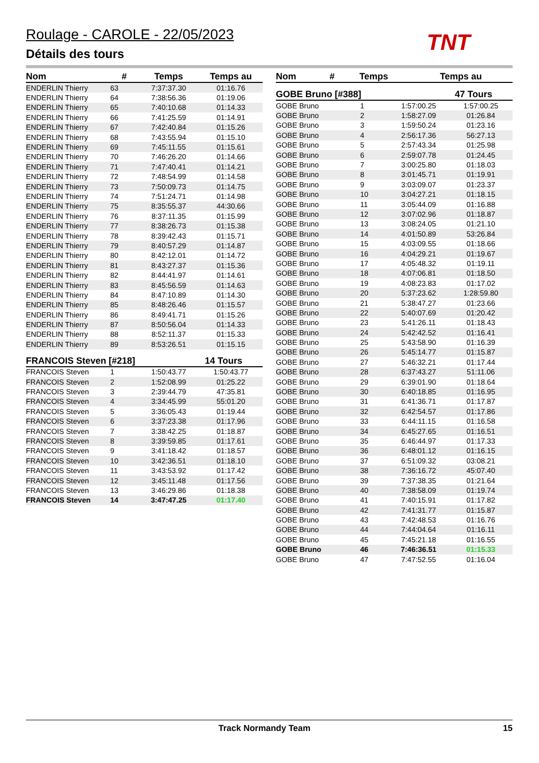Roulage - CAROLE - 22/05/2023
Détails des tours TNT
| Nom | # | Temps | Temps au |
| --- | --- | --- | --- |
| ENDERLIN Thierry | 63 | 7:37:37.30 | 01:16.76 |
| ENDERLIN Thierry | 64 | 7:38:56.36 | 01:19.06 |
| ENDERLIN Thierry | 65 | 7:40:10.68 | 01:14.33 |
| ENDERLIN Thierry | 66 | 7:41:25.59 | 01:14.91 |
| ENDERLIN Thierry | 67 | 7:42:40.84 | 01:15.26 |
| ENDERLIN Thierry | 68 | 7:43:55.94 | 01:15.10 |
| ENDERLIN Thierry | 69 | 7:45:11.55 | 01:15.61 |
| ENDERLIN Thierry | 70 | 7:46:26.20 | 01:14.66 |
| ENDERLIN Thierry | 71 | 7:47:40.41 | 01:14.21 |
| ENDERLIN Thierry | 72 | 7:48:54.99 | 01:14.58 |
| ENDERLIN Thierry | 73 | 7:50:09.73 | 01:14.75 |
| ENDERLIN Thierry | 74 | 7:51:24.71 | 01:14.98 |
| ENDERLIN Thierry | 75 | 8:35:55.37 | 44:30.66 |
| ENDERLIN Thierry | 76 | 8:37:11.35 | 01:15.99 |
| ENDERLIN Thierry | 77 | 8:38:26.73 | 01:15.38 |
| ENDERLIN Thierry | 78 | 8:39:42.43 | 01:15.71 |
| ENDERLIN Thierry | 79 | 8:40:57.29 | 01:14.87 |
| ENDERLIN Thierry | 80 | 8:42:12.01 | 01:14.72 |
| ENDERLIN Thierry | 81 | 8:43:27.37 | 01:15.36 |
| ENDERLIN Thierry | 82 | 8:44:41.97 | 01:14.61 |
| ENDERLIN Thierry | 83 | 8:45:56.59 | 01:14.63 |
| ENDERLIN Thierry | 84 | 8:47:10.89 | 01:14.30 |
| ENDERLIN Thierry | 85 | 8:48:26.46 | 01:15.57 |
| ENDERLIN Thierry | 86 | 8:49:41.71 | 01:15.26 |
| ENDERLIN Thierry | 87 | 8:50:56.04 | 01:14.33 |
| ENDERLIN Thierry | 88 | 8:52:11.37 | 01:15.33 |
| ENDERLIN Thierry | 89 | 8:53:26.51 | 01:15.15 |
FRANCOIS Steven [#218] 14 Tours
| FRANCOIS Steven | 1 | 1:50:43.77 | 1:50:43.77 |
| FRANCOIS Steven | 2 | 1:52:08.99 | 01:25.22 |
| FRANCOIS Steven | 3 | 2:39:44.79 | 47:35.81 |
| FRANCOIS Steven | 4 | 3:34:45.99 | 55:01.20 |
| FRANCOIS Steven | 5 | 3:36:05.43 | 01:19.44 |
| FRANCOIS Steven | 6 | 3:37:23.38 | 01:17.96 |
| FRANCOIS Steven | 7 | 3:38:42.25 | 01:18.87 |
| FRANCOIS Steven | 8 | 3:39:59.85 | 01:17.61 |
| FRANCOIS Steven | 9 | 3:41:18.42 | 01:18.57 |
| FRANCOIS Steven | 10 | 3:42:36.51 | 01:18.10 |
| FRANCOIS Steven | 11 | 3:43:53.92 | 01:17.42 |
| FRANCOIS Steven | 12 | 3:45:11.48 | 01:17.56 |
| FRANCOIS Steven | 13 | 3:46:29.86 | 01:18.38 |
| FRANCOIS Steven | 14 | 3:47:47.25 | 01:17.40 |
| Nom | # | Temps | Temps au |
| --- | --- | --- | --- |
GOBE Bruno [#388] 47 Tours
| GOBE Bruno | 1 | 1:57:00.25 | 1:57:00.25 |
| GOBE Bruno | 2 | 1:58:27.09 | 01:26.84 |
| GOBE Bruno | 3 | 1:59:50.24 | 01:23.16 |
| GOBE Bruno | 4 | 2:56:17.36 | 56:27.13 |
| GOBE Bruno | 5 | 2:57:43.34 | 01:25.98 |
| GOBE Bruno | 6 | 2:59:07.78 | 01:24.45 |
| GOBE Bruno | 7 | 3:00:25.80 | 01:18.03 |
| GOBE Bruno | 8 | 3:01:45.71 | 01:19.91 |
| GOBE Bruno | 9 | 3:03:09.07 | 01:23.37 |
| GOBE Bruno | 10 | 3:04:27.21 | 01:18.15 |
| GOBE Bruno | 11 | 3:05:44.09 | 01:16.88 |
| GOBE Bruno | 12 | 3:07:02.96 | 01:18.87 |
| GOBE Bruno | 13 | 3:08:24.05 | 01:21.10 |
| GOBE Bruno | 14 | 4:01:50.89 | 53:26.84 |
| GOBE Bruno | 15 | 4:03:09.55 | 01:18.66 |
| GOBE Bruno | 16 | 4:04:29.21 | 01:19.67 |
| GOBE Bruno | 17 | 4:05:48.32 | 01:19.11 |
| GOBE Bruno | 18 | 4:07:06.81 | 01:18.50 |
| GOBE Bruno | 19 | 4:08:23.83 | 01:17.02 |
| GOBE Bruno | 20 | 5:37:23.62 | 1:28:59.80 |
| GOBE Bruno | 21 | 5:38:47.27 | 01:23.66 |
| GOBE Bruno | 22 | 5:40:07.69 | 01:20.42 |
| GOBE Bruno | 23 | 5:41:26.11 | 01:18.43 |
| GOBE Bruno | 24 | 5:42:42.52 | 01:16.41 |
| GOBE Bruno | 25 | 5:43:58.90 | 01:16.39 |
| GOBE Bruno | 26 | 5:45:14.77 | 01:15.87 |
| GOBE Bruno | 27 | 5:46:32.21 | 01:17.44 |
| GOBE Bruno | 28 | 6:37:43.27 | 51:11.06 |
| GOBE Bruno | 29 | 6:39:01.90 | 01:18.64 |
| GOBE Bruno | 30 | 6:40:18.85 | 01:16.95 |
| GOBE Bruno | 31 | 6:41:36.71 | 01:17.87 |
| GOBE Bruno | 32 | 6:42:54.57 | 01:17.86 |
| GOBE Bruno | 33 | 6:44:11.15 | 01:16.58 |
| GOBE Bruno | 34 | 6:45:27.65 | 01:16.51 |
| GOBE Bruno | 35 | 6:46:44.97 | 01:17.33 |
| GOBE Bruno | 36 | 6:48:01.12 | 01:16.15 |
| GOBE Bruno | 37 | 6:51:09.32 | 03:08.21 |
| GOBE Bruno | 38 | 7:36:16.72 | 45:07.40 |
| GOBE Bruno | 39 | 7:37:38.35 | 01:21.64 |
| GOBE Bruno | 40 | 7:38:58.09 | 01:19.74 |
| GOBE Bruno | 41 | 7:40:15.91 | 01:17.82 |
| GOBE Bruno | 42 | 7:41:31.77 | 01:15.87 |
| GOBE Bruno | 43 | 7:42:48.53 | 01:16.76 |
| GOBE Bruno | 44 | 7:44:04.64 | 01:16.11 |
| GOBE Bruno | 45 | 7:45:21.18 | 01:16.55 |
| GOBE Bruno | 46 | 7:46:36.51 | 01:15.33 |
| GOBE Bruno | 47 | 7:47:52.55 | 01:16.04 |
Track Normandy Team 15